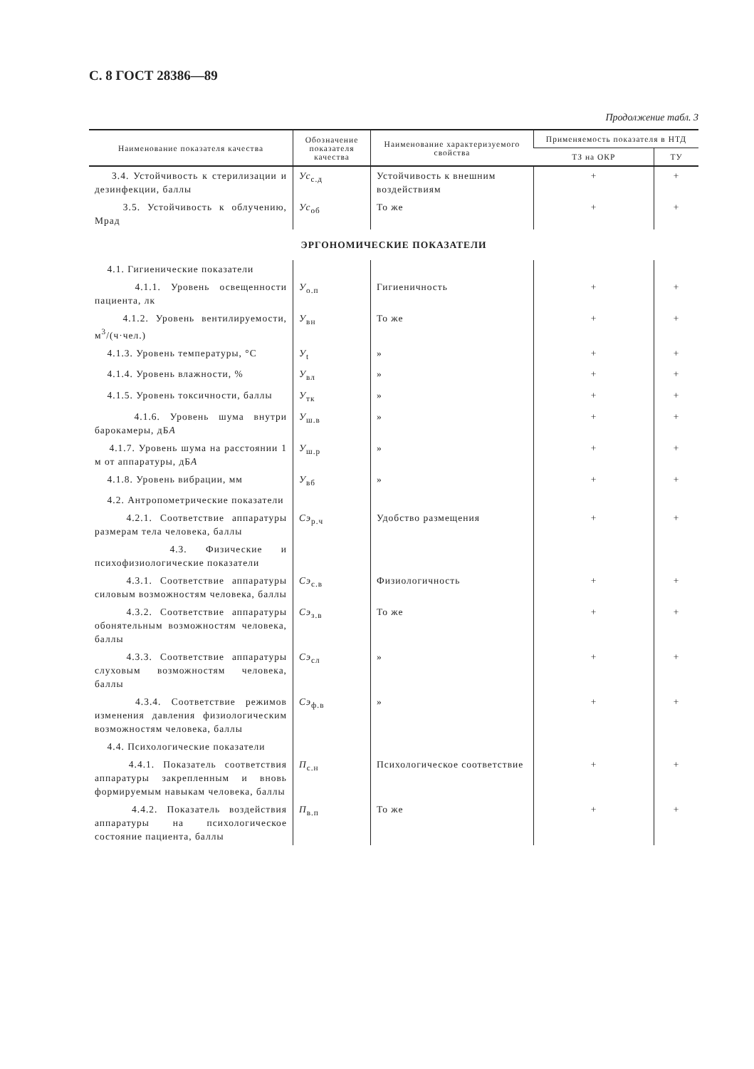С. 8 ГОСТ 28386—89
Продолжение табл. 3
| Наименование показателя качества | Обозначение показателя качества | Наименование характеризуемого свойства | Применяемость показателя в НТД | |
| --- | --- | --- | --- | --- |
| | | | ТЗ на ОКР | ТУ |
| 3.4. Устойчивость к стерилизации и дезинфекции, баллы | Ус<sub>с.д</sub> | Устойчивость к внешним воздействиям | + | + |
| 3.5. Устойчивость к облучению, Мрад | Ус<sub>об</sub> | То же | + | + |
| ЭРГОНОМИЧЕСКИЕ ПОКАЗАТЕЛИ | | | | |
| 4.1. Гигиенические показатели | | | | |
| 4.1.1. Уровень освещенности пациента, лк | У<sub>о.п</sub> | Гигиеничность | + | + |
| 4.1.2. Уровень вентилируемости, м<sup>3</sup>/(ч·чел.) | У<sub>вн</sub> | То же | + | + |
| 4.1.3. Уровень температуры, °С | У<sub>t</sub> | » | + | + |
| 4.1.4. Уровень влажности, % | У<sub>вл</sub> | » | + | + |
| 4.1.5. Уровень токсичности, баллы | У<sub>тк</sub> | » | + | + |
| 4.1.6. Уровень шума внутри барокамеры, дБ А | У<sub>ш.в</sub> | » | + | + |
| 4.1.7. Уровень шума на расстоянии 1 м от аппаратуры, дБ А | У<sub>ш.р</sub> | » | + | + |
| 4.1.8. Уровень вибрации, мм | У<sub>вб</sub> | » | + | + |
| 4.2. Антропометрические показатели | | | | |
| 4.2.1. Соответствие аппаратуры размерам тела человека, баллы | Сэ<sub>р.ч</sub> | Удобство размещения | + | + |
| 4.3. Физические и психофизиологические показатели | | | | |
| 4.3.1. Соответствие аппаратуры силовым возможностям человека, баллы | Сэ<sub>с.в</sub> | Физиологичность | + | + |
| 4.3.2. Соответствие аппаратуры обонятельным возможностям человека, баллы | Сэ<sub>з.в</sub> | То же | + | + |
| 4.3.3. Соответствие аппаратуры слуховым возможностям человека, баллы | Сэ<sub>сл</sub> | » | + | + |
| 4.3.4. Соответствие режимов изменения давления физиологическим возможностям человека, баллы | Сэ<sub>ф.в</sub> | » | + | + |
| 4.4. Психологические показатели | | | | |
| 4.4.1. Показатель соответствия аппаратуры закрепленным и вновь формируемым навыкам человека, баллы | П<sub>с.н</sub> | Психологическое соответствие | + | + |
| 4.4.2. Показатель воздействия аппаратуры на психологическое состояние пациента, баллы | П<sub>в.п</sub> | То же | + | + |